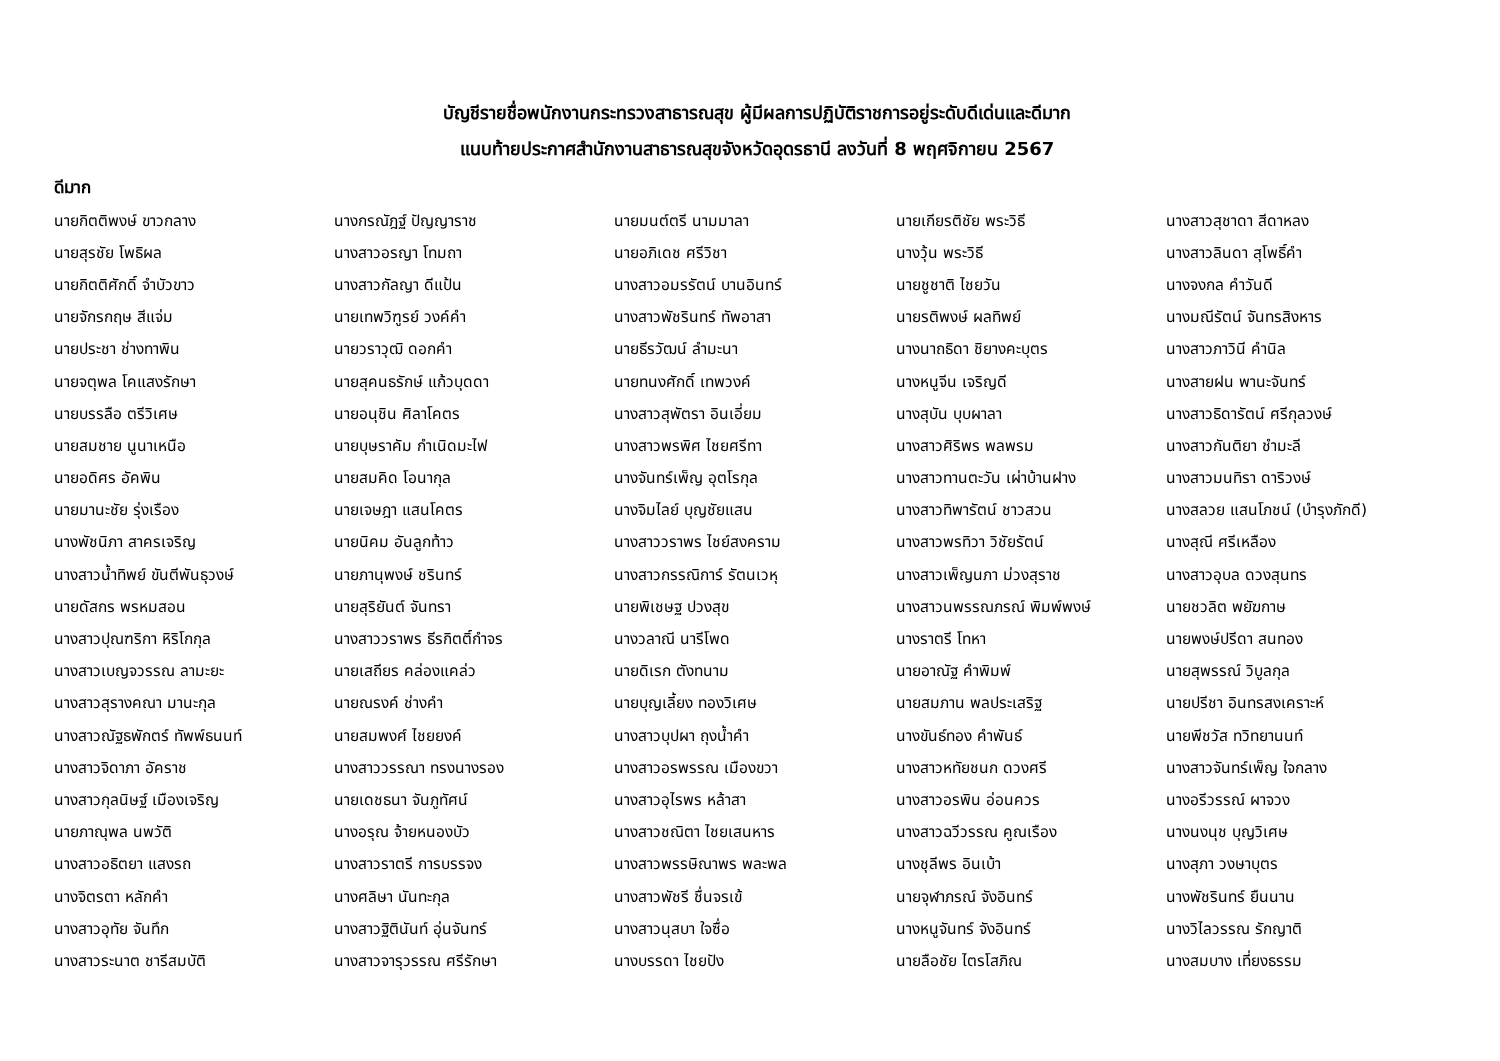บัญชีรายชื่อพนักงานกระทรวงสาธารณสุข ผู้มีผลการปฏิบัติราชการอยู่ระดับดีเด่นและดีมาก
แนบท้ายประกาศสำนักงานสาธารณสุขจังหวัดอุดรธานี ลงวันที่ 8 พฤศจิกายน 2567
ดีมาก
| นายกิตติพงษ์ ขาวกลาง | นางกรณัฎฐ์ ปัญญาราช | นายมนต์ตรี นามมาลา | นายเกียรติชัย พระวิธี | นางสาวสุชาดา สีดาหลง |
| นายสุรชัย โพธิผล | นางสาวอรญา โทมถา | นายอภิเดช ศรีวิชา | นางวุ้น พระวิธี | นางสาวลินดา สุโพธิ์คำ |
| นายกิตติศักดิ์ จำบัวขาว | นางสาวกัลญา ดีแป้น | นางสาวอมรรัตน์ บานอินทร์ | นายชูชาติ ไชยวัน | นางจงกล คำวันดี |
| นายจักรกฤษ สีแจ่ม | นายเทพวิฑูรย์ วงค์คำ | นางสาวพัชรินทร์ ทัพอาสา | นายรติพงษ์ ผลทิพย์ | นางมณีรัตน์ จันทรสิงหาร |
| นายประชา ช่างทาพิน | นายวราวุฒิ ดอกคำ | นายธีรวัฒน์ ลำมะนา | นางนาถธิดา ชิยางคะบุตร | นางสาวภาวินี คำนิล |
| นายจตุพล โคแสงรักษา | นายสุคนธรักษ์ แก้วบุดดา | นายทนงศักดิ์ เทพวงค์ | นางหนูจีน เจริญดี | นางสายฝน พานะจันทร์ |
| นายบรรลือ ตรีวิเศษ | นายอนุชิน ศิลาโคตร | นางสาวสุพัตรา อินเอี่ยม | นางสุบัน บุบผาลา | นางสาวธิดารัตน์ ศรีกุลวงษ์ |
| นายสมชาย นูนาเหนือ | นายบุษราคัม กำเนิดมะไฟ | นางสาวพรพิศ ไชยศรีทา | นางสาวศิริพร พลพรม | นางสาวกันติยา ชำมะลี |
| นายอดิศร อัคพิน | นายสมคิด โอนากุล | นางจันทร์เพ็ญ อุตโรกุล | นางสาวทานตะวัน เผ่าบ้านฝาง | นางสาวมนทิรา ดาริวงษ์ |
| นายมานะชัย รุ่งเรือง | นายเจษฎา แสนโคตร | นางจิมไลย์ บุญชัยแสน | นางสาวทิพารัตน์ ชาวสวน | นางสลวย แสนโภชน์ (บำรุงภักดี) |
| นางพัชนิภา สาครเจริญ | นายนิคม อันลูกท้าว | นางสาววราพร ไชย์สงคราม | นางสาวพรทิวา วิชัยรัตน์ | นางสุณี ศรีเหลือง |
| นางสาวน้ำทิพย์ ขันตีพันธุวงษ์ | นายภานุพงษ์ ชรินทร์ | นางสาวกรรณิการ์ รัตนเวหุ | นางสาวเพ็ญนภา ม่วงสุราช | นางสาวอุบล ดวงสุนทร |
| นายดัสกร พรหมสอน | นายสุริยันต์ จันทรา | นายพิเชษฐ ปวงสุข | นางสาวนพรรณภรณ์ พิมพ์พงษ์ | นายชวลิต พยัฆกาษ |
| นางสาวปุณฑริกา หิริโกกุล | นางสาววราพร ธีรกิตติ์กำจร | นางวลาณี นารีโพด | นางราตรี โทหา | นายพงษ์ปรีดา สนทอง |
| นางสาวเบญจวรรณ ลามะยะ | นายเสถียร คล่องแคล่ว | นายดิเรก ตังทนาม | นายอาณัฐ คำพิมพ์ | นายสุพรรณ์ วิบูลกุล |
| นางสาวสุรางคณา มานะกุล | นายณรงค์ ช่างคำ | นายบุญเลี้ยง ทองวิเศษ | นายสมภาน พลประเสริฐ | นายปรีชา อินทรสงเคราะห์ |
| นางสาวณัฐธพักตร์ ทัพพ์ธนนท์ | นายสมพงศ์ ไชยยงค์ | นางสาวบุปผา ถุงน้ำคำ | นางขันธ์ทอง คำพันธ์ | นายพีชวัส ทวิทยานนท์ |
| นางสาวจิดาภา อัคราช | นางสาววรรณา ทรงนางรอง | นางสาวอรพรรณ เมืองขวา | นางสาวหทัยชนก ดวงศรี | นางสาวจันทร์เพ็ญ ใจกลาง |
| นางสาวกุลนิษฐ์ เมืองเจริญ | นายเดชธนา จันภูทัศน์ | นางสาวอุไรพร หล้าสา | นางสาวอรพิน อ่อนควร | นางอรีวรรณ์ ผาจวง |
| นายภาณุพล นพวัติ | นางอรุณ จ้ายหนองบัว | นางสาวชณิตา ไชยเสนหาร | นางสาวฉวีวรรณ คูณเรือง | นางนงนุช บุญวิเศษ |
| นางสาวอธิตยา แสงรถ | นางสาวราตรี การบรรจง | นางสาวพรรษิณาพร พละพล | นางชุลีพร อินเบ้า | นางสุภา วงษาบุตร |
| นางจิตรตา หลักคำ | นางศลิษา นันทะกุล | นางสาวพัชรี ชื่นจรเข้ | นายจุฬาภรณ์ จังอินทร์ | นางพัชรินทร์ ยืนนาน |
| นางสาวอุทัย จันทึก | นางสาวฐิตินันท์ อุ่นจันทร์ | นางสาวนุสบา ใจซื่อ | นางหนูจันทร์ จังอินทร์ | นางวิไลวรรณ รักญาติ |
| นางสาวระนาต ชารีสมบัติ | นางสาวจารุวรรณ ศรีรักษา | นางบรรดา ไชยปัง | นายลือชัย ไตรโสภิณ | นางสมบาง เที่ยงธรรม |